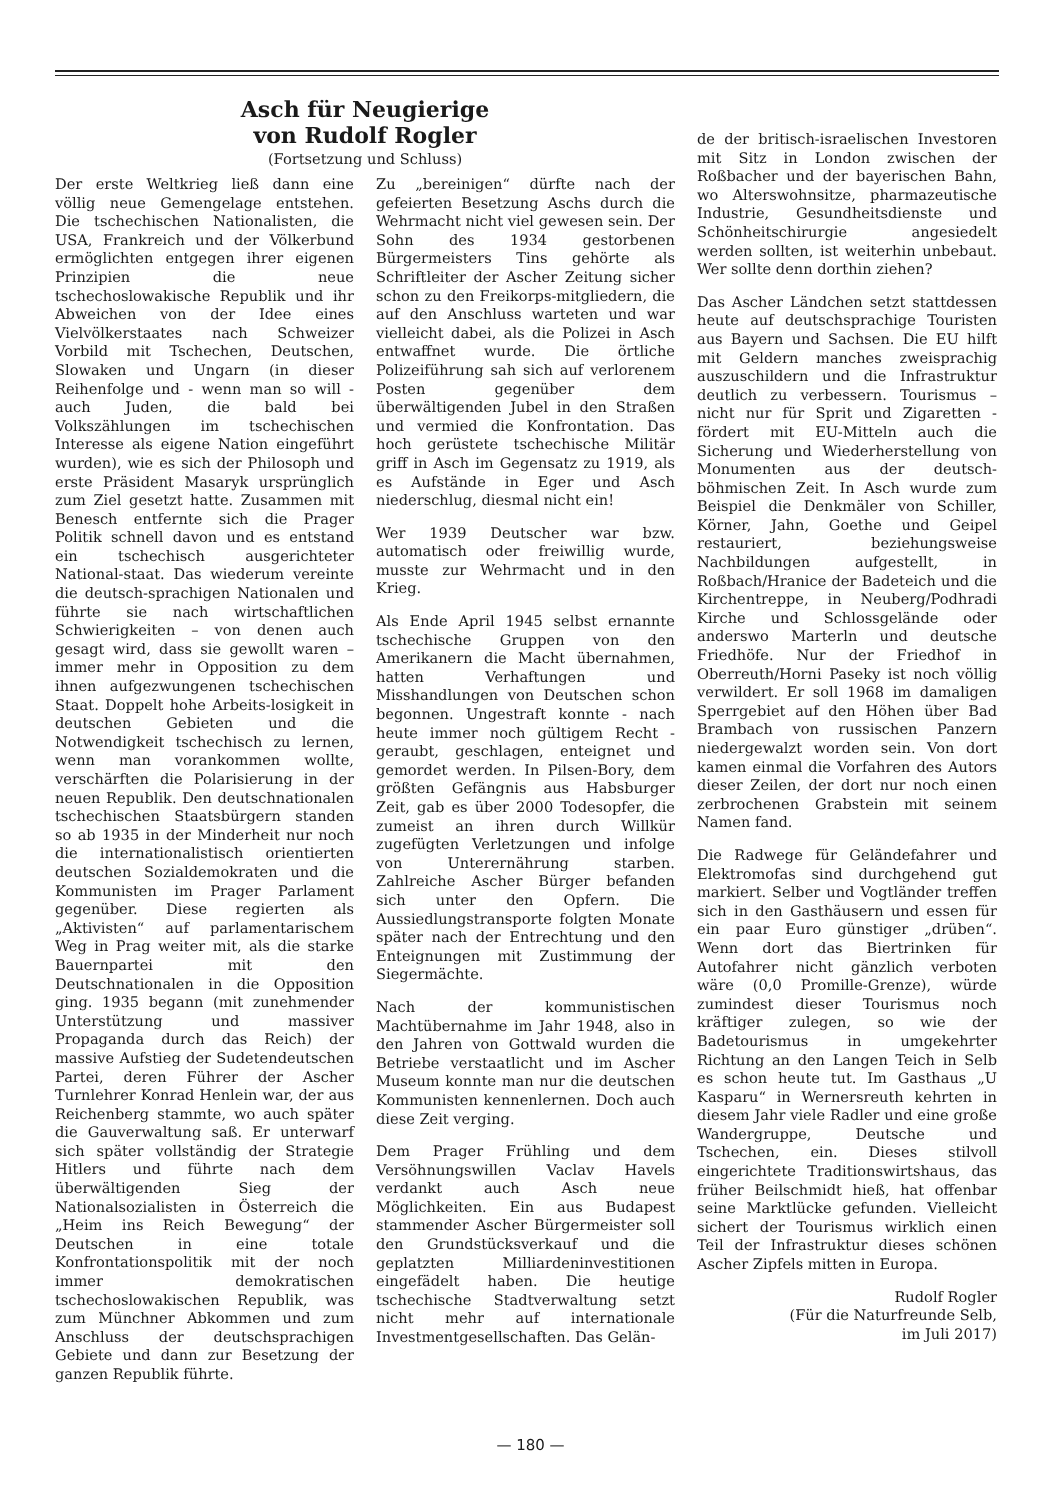Asch für Neugierige
von Rudolf Rogler
(Fortsetzung und Schluss)
Der erste Weltkrieg ließ dann eine völlig neue Gemengelage entstehen. Die tschechischen Nationalisten, die USA, Frankreich und der Völkerbund ermöglichten entgegen ihrer eigenen Prinzipien die neue tschechoslowakische Republik und ihr Abweichen von der Idee eines Vielvölkerstaates nach Schweizer Vorbild mit Tschechen, Deutschen, Slowaken und Ungarn (in dieser Reihenfolge und - wenn man so will - auch Juden, die bald bei Volkszählungen im tschechischen Interesse als eigene Nation eingeführt wurden), wie es sich der Philosoph und erste Präsident Masaryk ursprünglich zum Ziel gesetzt hatte. Zusammen mit Benesch entfernte sich die Prager Politik schnell davon und es entstand ein tschechisch ausgerichteter National-staat. Das wiederum vereinte die deutsch-sprachigen Nationalen und führte sie nach wirtschaftlichen Schwierigkeiten – von denen auch gesagt wird, dass sie gewollt waren – immer mehr in Opposition zu dem ihnen aufgezwungenen tschechischen Staat. Doppelt hohe Arbeits-losigkeit in deutschen Gebieten und die Notwendigkeit tschechisch zu lernen, wenn man vorankommen wollte, verschärften die Polarisierung in der neuen Republik. Den deutschnationalen tschechischen Staatsbürgern standen so ab 1935 in der Minderheit nur noch die internationalistisch orientierten deutschen Sozialdemokraten und die Kommunisten im Prager Parlament gegenüber. Diese regierten als „Aktivisten“ auf parlamentarischem Weg in Prag weiter mit, als die starke Bauernpartei mit den Deutschnationalen in die Opposition ging. 1935 begann (mit zunehmender Unterstützung und massiver Propaganda durch das Reich) der massive Aufstieg der Sudetendeutschen Partei, deren Führer der Ascher Turnlehrer Konrad Henlein war, der aus Reichenberg stammte, wo auch später die Gauverwaltung saß. Er unterwarf sich später vollständig der Strategie Hitlers und führte nach dem überwältigenden Sieg der Nationalsozialisten in Österreich die „Heim ins Reich Bewegung“ der Deutschen in eine totale Konfrontationspolitik mit der noch immer demokratischen tschechoslowakischen Republik, was zum Münchner Abkommen und zum Anschluss der deutschsprachigen Gebiete und dann zur Besetzung der ganzen Republik führte.
Zu „bereinigen“ dürfte nach der gefeierten Besetzung Aschs durch die Wehrmacht nicht viel gewesen sein. Der Sohn des 1934 gestorbenen Bürgermeisters Tins gehörte als Schriftleiter der Ascher Zeitung sicher schon zu den Freikorps-mitgliedern, die auf den Anschluss warteten und war vielleicht dabei, als die Polizei in Asch entwaffnet wurde. Die örtliche Polizeiführung sah sich auf verlorenem Posten gegenüber dem überwältigenden Jubel in den Straßen und vermied die Konfrontation. Das hoch gerüstete tschechische Militär griff in Asch im Gegensatz zu 1919, als es Aufstände in Eger und Asch niederschlug, diesmal nicht ein!
Wer 1939 Deutscher war bzw. automatisch oder freiwillig wurde, musste zur Wehrmacht und in den Krieg.
Als Ende April 1945 selbst ernannte tschechische Gruppen von den Amerikanern die Macht übernahmen, hatten Verhaftungen und Misshandlungen von Deutschen schon begonnen. Ungestraft konnte - nach heute immer noch gültigem Recht - geraubt, geschlagen, enteignet und gemordet werden. In Pilsen-Bory, dem größten Gefängnis aus Habsburger Zeit, gab es über 2000 Todesopfer, die zumeist an ihren durch Willkür zugefügten Verletzungen und infolge von Unterernährung starben. Zahlreiche Ascher Bürger befanden sich unter den Opfern. Die Aussiedlungstransporte folgten Monate später nach der Entrechtung und den Enteignungen mit Zustimmung der Siegermächte.
Nach der kommunistischen Machtübernahme im Jahr 1948, also in den Jahren von Gottwald wurden die Betriebe verstaatlicht und im Ascher Museum konnte man nur die deutschen Kommunisten kennenlernen. Doch auch diese Zeit verging.
Dem Prager Frühling und dem Versöhnungswillen Vaclav Havels verdankt auch Asch neue Möglichkeiten. Ein aus Budapest stammender Ascher Bürgermeister soll den Grundstücksverkauf und die geplatzten Milliardeninvestitionen eingefädelt haben. Die heutige tschechische Stadtverwaltung setzt nicht mehr auf internationale Investmentgesellschaften. Das Gelän-
de der britisch-israelischen Investoren mit Sitz in London zwischen der Roßbacher und der bayerischen Bahn, wo Alterswohnsitze, pharmazeutische Industrie, Gesundheitsdienste und Schönheitschirurgie angesiedelt werden sollten, ist weiterhin unbebaut. Wer sollte denn dorthin ziehen?
Das Ascher Ländchen setzt stattdessen heute auf deutschsprachige Touristen aus Bayern und Sachsen. Die EU hilft mit Geldern manches zweisprachig auszuschildern und die Infrastruktur deutlich zu verbessern. Tourismus – nicht nur für Sprit und Zigaretten - fördert mit EU-Mitteln auch die Sicherung und Wiederherstellung von Monumenten aus der deutsch-böhmischen Zeit. In Asch wurde zum Beispiel die Denkmäler von Schiller, Körner, Jahn, Goethe und Geipel restauriert, beziehungsweise Nachbildungen aufgestellt, in Roßbach/Hranice der Badeteich und die Kirchentreppe, in Neuberg/Podhradi Kirche und Schlossgelände oder anderswo Marterln und deutsche Friedhöfe. Nur der Friedhof in Oberreuth/Horni Paseky ist noch völlig verwildert. Er soll 1968 im damaligen Sperrgebiet auf den Höhen über Bad Brambach von russischen Panzern niedergewalzt worden sein. Von dort kamen einmal die Vorfahren des Autors dieser Zeilen, der dort nur noch einen zerbrochenen Grabstein mit seinem Namen fand.
Die Radwege für Geländefahrer und Elektromofas sind durchgehend gut markiert. Selber und Vogtländer treffen sich in den Gasthäusern und essen für ein paar Euro günstiger „drüben“. Wenn dort das Biertrinken für Autofahrer nicht gänzlich verboten wäre (0,0 Promille-Grenze), würde zumindest dieser Tourismus noch kräftiger zulegen, so wie der Badetourismus in umgekehrter Richtung an den Langen Teich in Selb es schon heute tut. Im Gasthaus „U Kasparu“ in Wernersreuth kehrten in diesem Jahr viele Radler und eine große Wandergruppe, Deutsche und Tschechen, ein. Dieses stilvoll eingerichtete Traditionswirtshaus, das früher Beilschmidt hieß, hat offenbar seine Marktlücke gefunden. Vielleicht sichert der Tourismus wirklich einen Teil der Infrastruktur dieses schönen Ascher Zipfels mitten in Europa.
Rudolf Rogler
(Für die Naturfreunde Selb,
im Juli 2017)
— 180 —